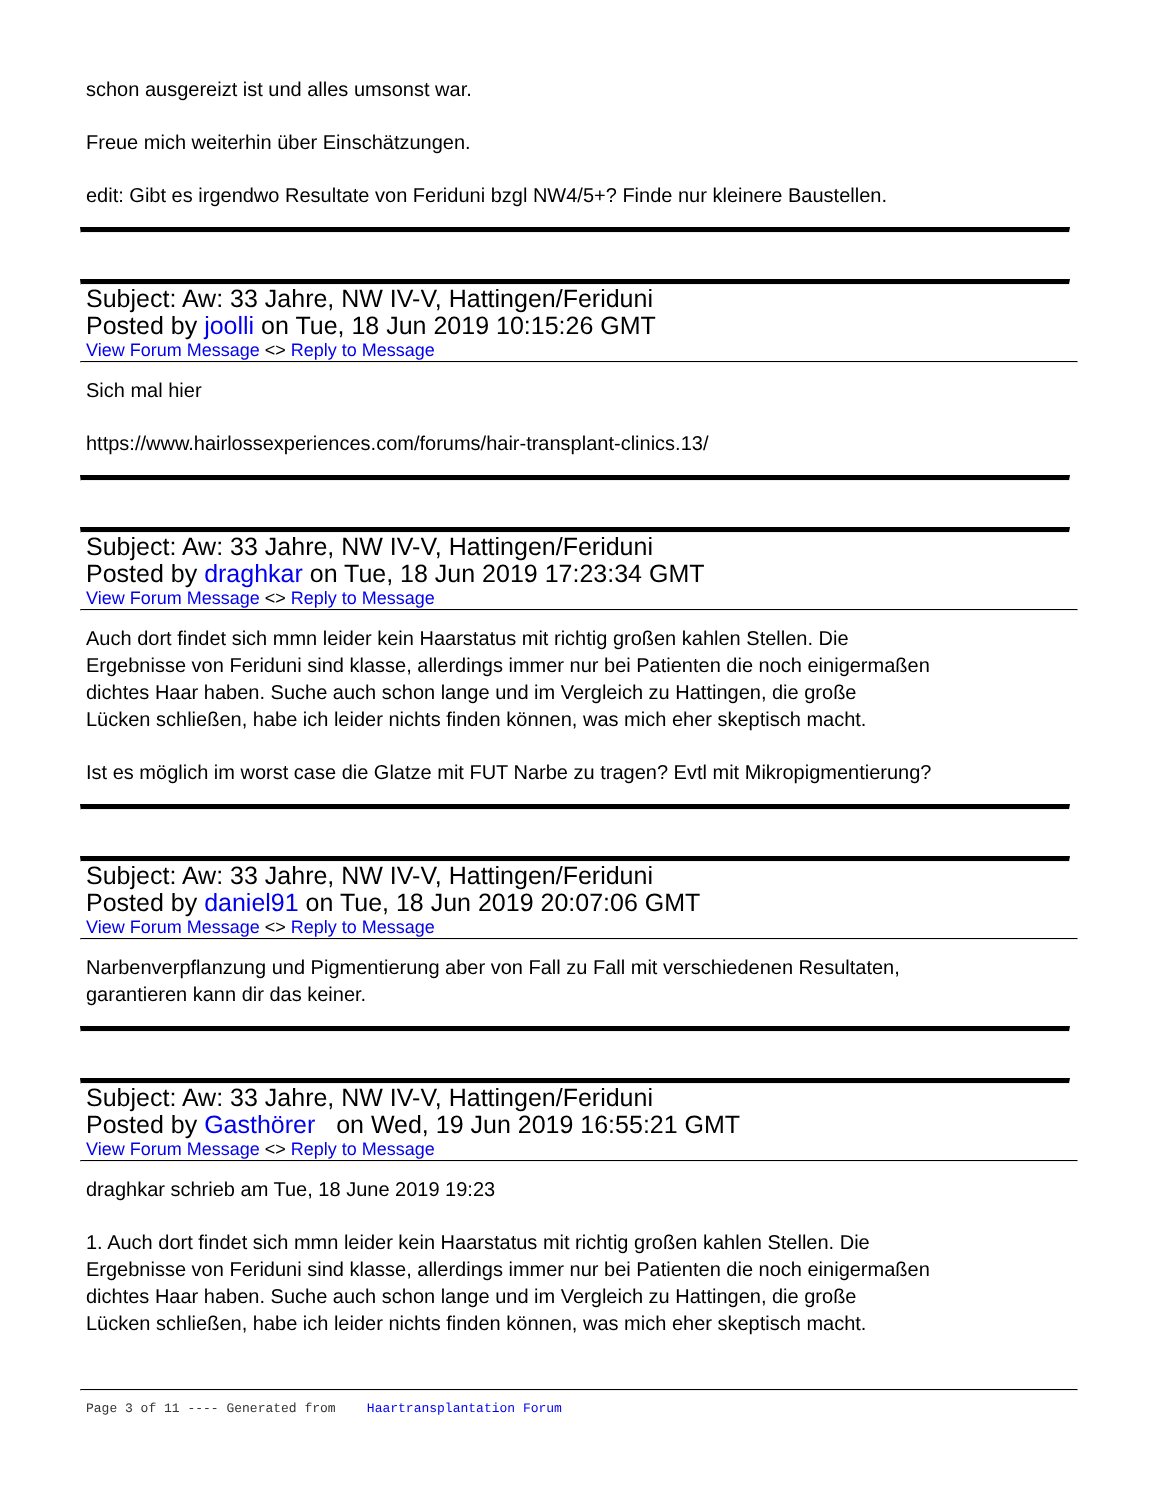schon ausgereizt ist und alles umsonst war.
Freue mich weiterhin über Einschätzungen.
edit: Gibt es irgendwo Resultate von Feriduni bzgl NW4/5+? Finde nur kleinere Baustellen.
Subject: Aw: 33 Jahre, NW IV-V, Hattingen/Feriduni
Posted by joolli on Tue, 18 Jun 2019 10:15:26 GMT
View Forum Message <> Reply to Message
Sich mal hier
https://www.hairlossexperiences.com/forums/hair-transplant-clinics.13/
Subject: Aw: 33 Jahre, NW IV-V, Hattingen/Feriduni
Posted by draghkar on Tue, 18 Jun 2019 17:23:34 GMT
View Forum Message <> Reply to Message
Auch dort findet sich mmn leider kein Haarstatus mit richtig großen kahlen Stellen. Die
Ergebnisse von Feriduni sind klasse, allerdings immer nur bei Patienten die noch einigermaßen
dichtes Haar haben. Suche auch schon lange und im Vergleich zu Hattingen, die große
Lücken schließen, habe ich leider nichts finden können, was mich eher skeptisch macht.
Ist es möglich im worst case die Glatze mit FUT Narbe zu tragen? Evtl mit Mikropigmentierung?
Subject: Aw: 33 Jahre, NW IV-V, Hattingen/Feriduni
Posted by daniel91 on Tue, 18 Jun 2019 20:07:06 GMT
View Forum Message <> Reply to Message
Narbenverpflanzung und Pigmentierung aber von Fall zu Fall mit verschiedenen Resultaten,
garantieren kann dir das keiner.
Subject: Aw: 33 Jahre, NW IV-V, Hattingen/Feriduni
Posted by Gasthörer on Wed, 19 Jun 2019 16:55:21 GMT
View Forum Message <> Reply to Message
draghkar schrieb am Tue, 18 June 2019 19:23
1. Auch dort findet sich mmn leider kein Haarstatus mit richtig großen kahlen Stellen. Die
Ergebnisse von Feriduni sind klasse, allerdings immer nur bei Patienten die noch einigermaßen
dichtes Haar haben. Suche auch schon lange und im Vergleich zu Hattingen, die große
Lücken schließen, habe ich leider nichts finden können, was mich eher skeptisch macht.
Page 3 of 11 ---- Generated from Haartransplantation Forum